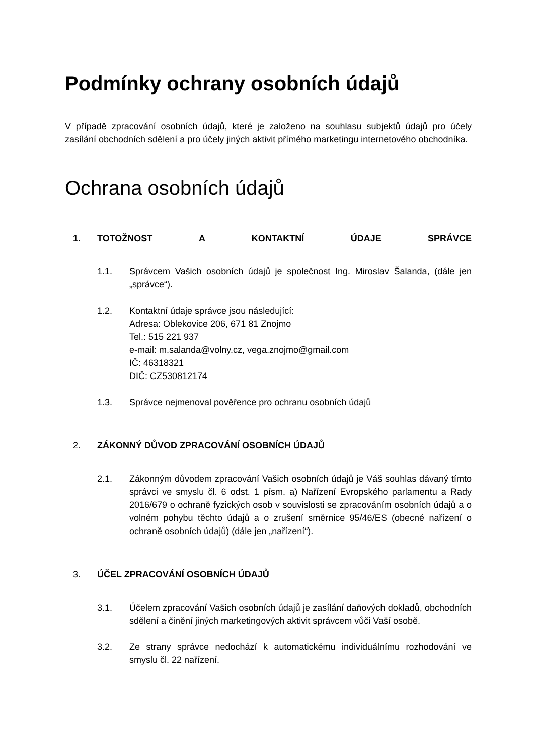Podmínky ochrany osobních údajů
V případě zpracování osobních údajů, které je založeno na souhlasu subjektů údajů pro účely zasílání obchodních sdělení a pro účely jiných aktivit přímého marketingu internetového obchodníka.
Ochrana osobních údajů
1. TOTOŽNOST A KONTAKTNÍ ÚDAJE SPRÁVCE
1.1. Správcem Vašich osobních údajů je společnost Ing. Miroslav Šalanda, (dále jen „správce“).
1.2. Kontaktní údaje správce jsou následující:
Adresa: Oblekovice 206, 671 81 Znojmo
Tel.: 515 221 937
e-mail: m.salanda@volny.cz, vega.znojmo@gmail.com
IČ: 46318321
DIČ: CZ530812174
1.3. Správce nejmenoval pověřence pro ochranu osobních údajů
2. ZÁKONNÝ DŮVOD ZPRACOVÁNÍ OSOBNÍCH ÚDAJŮ
2.1. Zákonným důvodem zpracování Vašich osobních údajů je Váš souhlas dávaný tímto správci ve smyslu čl. 6 odst. 1 písm. a) Nařízení Evropského parlamentu a Rady 2016/679 o ochraně fyzických osob v souvislosti se zpracováním osobních údajů a o volném pohybu těchto údajů a o zrušení směrnice 95/46/ES (obecné nařízení o ochraně osobních údajů) (dále jen „nařízení“).
3. ÚČEL ZPRACOVÁNÍ OSOBNÍCH ÚDAJŮ
3.1. Účelem zpracování Vašich osobních údajů je zasílání daňových dokladů, obchodních sdělení a činění jiných marketingových aktivit správcem vůči Vaší osobě.
3.2. Ze strany správce nedochází k automatickému individuálnímu rozhodování ve smyslu čl. 22 nařízení.